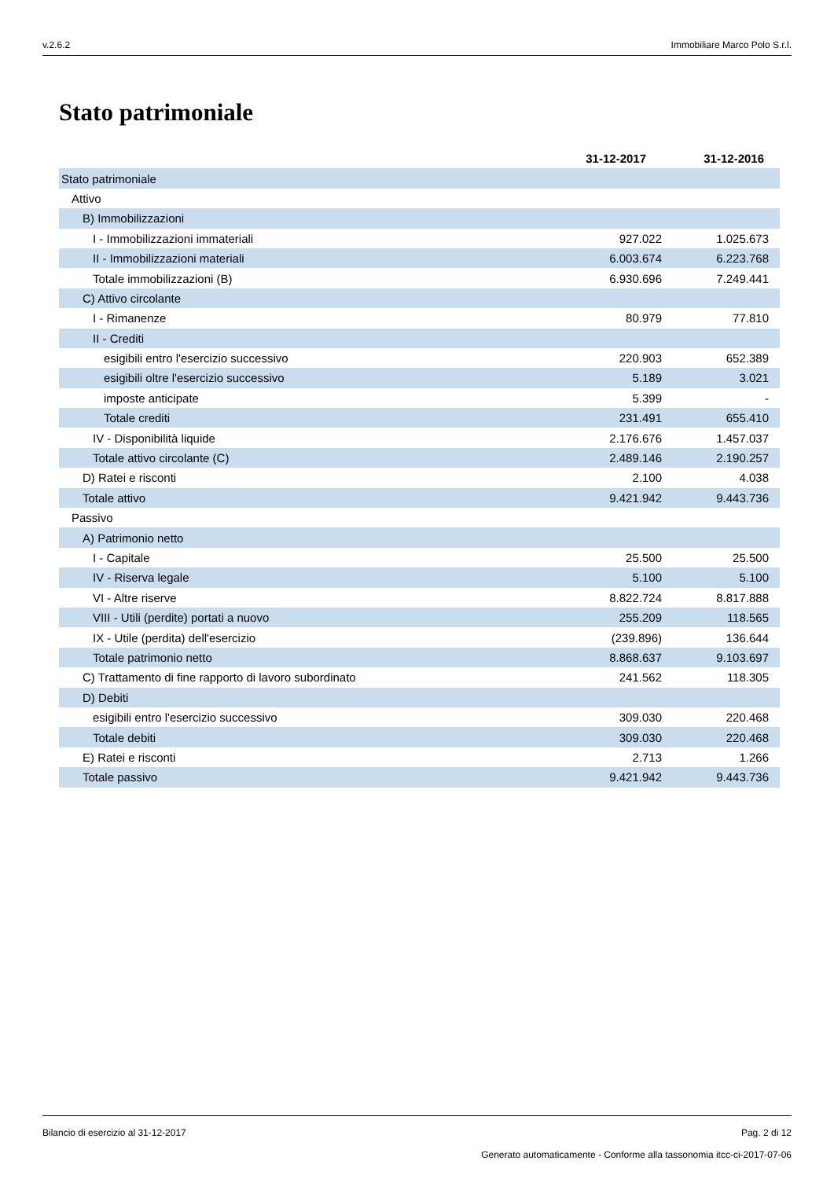v.2.6.2 Immobiliare Marco Polo S.r.l.
Stato patrimoniale
| | 31-12-2017 | 31-12-2016 |
| Stato patrimoniale | | |
| Attivo | | |
| B) Immobilizzazioni | | |
| I - Immobilizzazioni immateriali | 927.022 | 1.025.673 |
| II - Immobilizzazioni materiali | 6.003.674 | 6.223.768 |
| Totale immobilizzazioni (B) | 6.930.696 | 7.249.441 |
| C) Attivo circolante | | |
| I - Rimanenze | 80.979 | 77.810 |
| II - Crediti | | |
| esigibili entro l'esercizio successivo | 220.903 | 652.389 |
| esigibili oltre l'esercizio successivo | 5.189 | 3.021 |
| imposte anticipate | 5.399 | - |
| Totale crediti | 231.491 | 655.410 |
| IV - Disponibilità liquide | 2.176.676 | 1.457.037 |
| Totale attivo circolante (C) | 2.489.146 | 2.190.257 |
| D) Ratei e risconti | 2.100 | 4.038 |
| Totale attivo | 9.421.942 | 9.443.736 |
| Passivo | | |
| A) Patrimonio netto | | |
| I - Capitale | 25.500 | 25.500 |
| IV - Riserva legale | 5.100 | 5.100 |
| VI - Altre riserve | 8.822.724 | 8.817.888 |
| VIII - Utili (perdite) portati a nuovo | 255.209 | 118.565 |
| IX - Utile (perdita) dell'esercizio | (239.896) | 136.644 |
| Totale patrimonio netto | 8.868.637 | 9.103.697 |
| C) Trattamento di fine rapporto di lavoro subordinato | 241.562 | 118.305 |
| D) Debiti | | |
| esigibili entro l'esercizio successivo | 309.030 | 220.468 |
| Totale debiti | 309.030 | 220.468 |
| E) Ratei e risconti | 2.713 | 1.266 |
| Totale passivo | 9.421.942 | 9.443.736 |
Bilancio di esercizio al 31-12-2017 Pag. 2 di 12
Generato automaticamente - Conforme alla tassonomia itcc-ci-2017-07-06